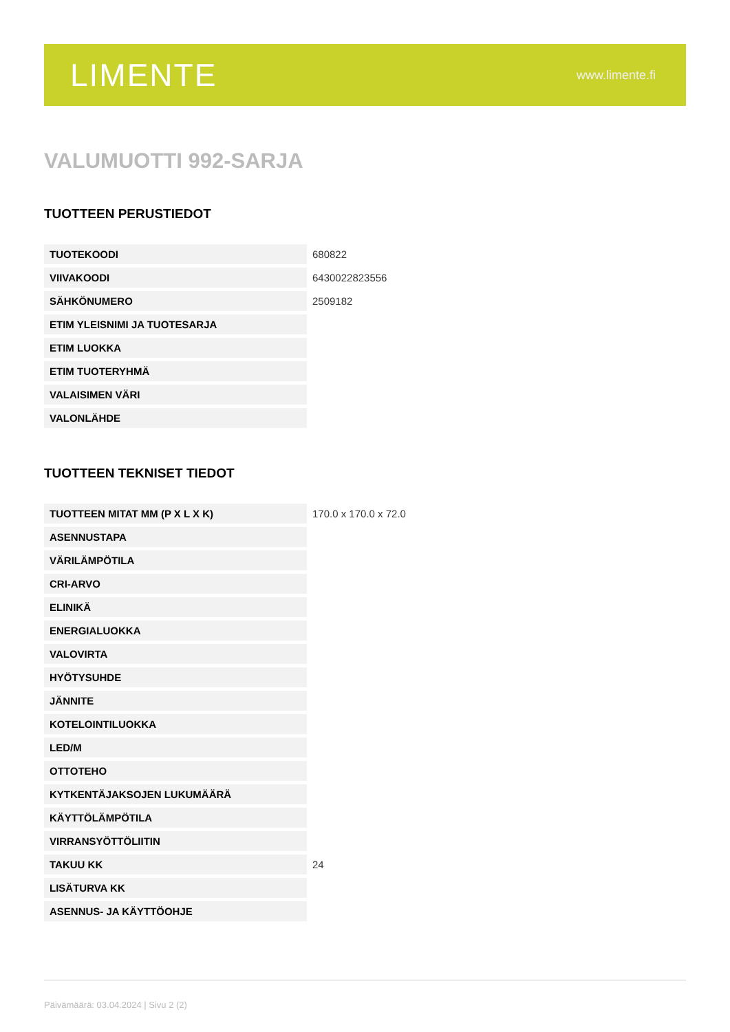LIMENTE
www.limente.fi
VALUMUOTTI 992-SARJA
TUOTTEEN PERUSTIEDOT
| TUOTEKOODI | 680822 |
| VIIVAKOODI | 6430022823556 |
| SÄHKÖNUMERO | 2509182 |
| ETIM YLEISNIMI JA TUOTESARJA | |
| ETIM LUOKKA | |
| ETIM TUOTERYHMÄ | |
| VALAISIMEN VÄRI | |
| VALONLÄHDE | |
TUOTTEEN TEKNISET TIEDOT
| TUOTTEEN MITAT MM (P X L X K) | 170.0 x 170.0 x 72.0 |
| ASENNUSTAPA | |
| VÄRILÄMPÖTILA | |
| CRI-ARVO | |
| ELINIKÄ | |
| ENERGIALUOKKA | |
| VALOVIRTA | |
| HYÖTYSUHDE | |
| JÄNNITE | |
| KOTELOINTILUOKKA | |
| LED/M | |
| OTTOTEHO | |
| KYTKENTÄJAKSOJEN LUKUMÄÄRÄ | |
| KÄYTTÖLÄMPÖTILA | |
| VIRRANSYÖTTÖLIITIN | |
| TAKUU KK | 24 |
| LISÄTURVA KK | |
| ASENNUS- JA KÄYTTÖOHJE | |
Päivämäärä: 03.04.2024 | Sivu 2 (2)